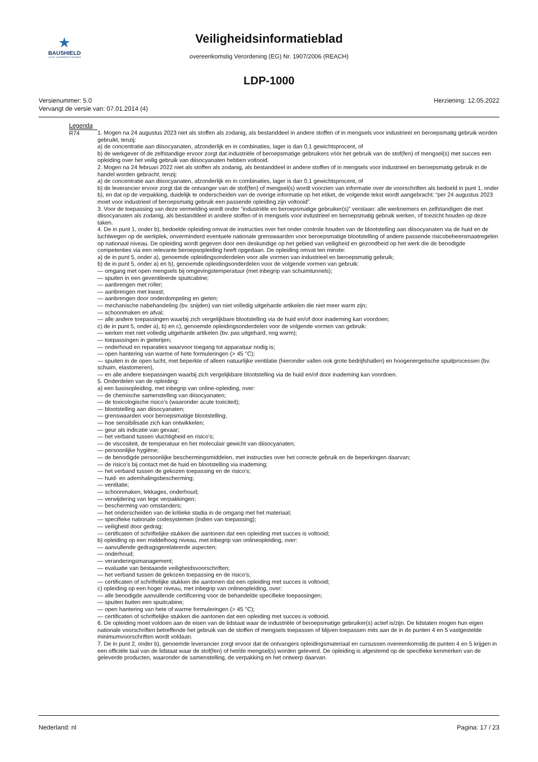★
BAUSHIELD
LUCHT- & WATERDICHT BOUWEN
Veiligheidsinformatieblad
overeenkomstig Verordening (EG) Nr. 1907/2006 (REACH)
LDP-1000
Versienummer: 5.0
Vervangt de versie van: 07.01.2014 (4)
Herziening: 12.05.2022
Legenda
| R74 | 1. Mogen na 24 augustus 2023 niet als stoffen als zodanig, als bestanddeel in andere stoffen of in mengsels voor industrieel en beroepsmatig gebruik worden gebruikt, tenzij: a) de concentratie aan diisocyanaten, afzonderlijk en in combinaties, lager is dan 0,1 gewichtsprocent, of b) de werkgever of de zelfstandige ervoor zorgt dat industriële of beroepsmatige gebruikers vóór het gebruik van de stof(fen) of mengsel(s) met succes een opleiding over het veilig gebruik van diisocyanaten hebben voltooid. 2. Mogen na 24 februari 2022 niet als stoffen als zodanig, als bestanddeel in andere stoffen of in mengsels voor industrieel en beroepsmatig gebruik in de handel worden gebracht, tenzij: a) de concentratie aan diisocyanaten, afzonderlijk en in combinaties, lager is dan 0,1 gewichtsprocent, of b) de leverancier ervoor zorgt dat de ontvanger van de stof(fen) of mengsel(s) wordt voorzien van informatie over de voorschriften als bedoeld in punt 1, onder b), en dat op de verpakking, duidelijk te onderscheiden van de overige informatie op het etiket, de volgende tekst wordt aangebracht: “per 24 augustus 2023 moet voor industrieel of beroepsmatig gebruik een passende opleiding zijn voltooid”. 3. Voor de toepassing van deze vermelding wordt onder “industriële en beroepsmatige gebruiker(s)” verstaan: alle werknemers en zelfstandigen die met diisocyanaten als zodanig, als bestanddeel in andere stoffen of in mengsels voor industrieel en beroepsmatig gebruik werken, of toezicht houden op deze taken. 4. De in punt 1, onder b), bedoelde opleiding omvat de instructies over het onder controle houden van de blootstelling aan diisocyanaten via de huid en de luchtwegen op de werkplek, onverminderd eventuele nationale grenswaarden voor beroepsmatige blootstelling of andere passende risicobeheersmaatregelen op nationaal niveau. De opleiding wordt gegeven door een deskundige op het gebied van veiligheid en gezondheid op het werk die de benodigde competenties via een relevante beroepsopleiding heeft opgedaan. De opleiding omvat ten minste: a) de in punt 5, onder a), genoemde opleidingsonderdelen voor alle vormen van industrieel en beroepsmatig gebruik; b) de in punt 5, onder a) en b), genoemde opleidingsonderdelen voor de volgende vormen van gebruik: — omgang met open mengsels bij omgevingstemperatuur (met inbegrip van schuimtunnels); — spuiten in een geventileerde spuitcabine; — aanbrengen met roller; — aanbrengen met kwast; — aanbrengen door onderdompeling en gieten; — mechanische nabehandeling (bv. snijden) van niet volledig uitgeharde artikelen die niet meer warm zijn; — schoonmaken en afval; — alle andere toepassingen waarbij zich vergelijkbare blootstelling via de huid en/of door inademing kan voordoen; c) de in punt 5, onder a), b) en c), genoemde opleidingsonderdelen voor de volgende vormen van gebruik: — werken met niet volledig uitgeharde artikelen (bv. pas uitgehard, nog warm); — toepassingen in gieterijen; — onderhoud en reparaties waarvoor toegang tot apparatuur nodig is; — open hantering van warme of hete formuleringen (> 45 °C); — spuiten in de open lucht, met beperkte of alleen natuurlijke ventilatie (hieronder vallen ook grote bedrijfshallen) en hoogenergetische spuitprocessen (bv. schuim, elastomeren), — en alle andere toepassingen waarbij zich vergelijkbare blootstelling via de huid en/of door inademing kan voordoen. 5. Onderdelen van de opleiding: a) een basisopleiding, met inbegrip van online-opleiding, over: — de chemische samenstelling van diisocyanaten; — de toxicologische risico’s (waaronder acute toxiciteit); — blootstelling aan diisocyanaten; — grenswaarden voor beroepsmatige blootstelling; — hoe sensibilisatie zich kan ontwikkelen; — geur als indicatie van gevaar; — het verband tussen vluchtigheid en risico’s; — de viscositeit, de temperatuur en het moleculair gewicht van diisocyanaten; — persoonlijke hygiëne; — de benodigde persoonlijke beschermingsmiddelen, met instructies over het correcte gebruik en de beperkingen daarvan; — de risico’s bij contact met de huid en blootstelling via inademing; — het verband tussen de gekozen toepassing en de risico’s; — huid- en ademhalingsbescherming; — ventilatie; — schoonmaken, lekkages, onderhoud; — verwijdering van lege verpakkingen; — bescherming van omstanders; — het onderscheiden van de kritieke stadia in de omgang met het materiaal; — specifieke nationale codesystemen (indien van toepassing); — veiligheid door gedrag; — certificaten of schriftelijke stukken die aantonen dat een opleiding met succes is voltooid; b) opleiding op een middelhoog niveau, met inbegrip van onlineopleiding, over: — aanvullende gedragsgerelateerde aspecten; — onderhoud; — veranderingsmanagement; — evaluatie van bestaande veiligheidsvoorschriften; — het verband tussen de gekozen toepassing en de risico’s; — certificaten of schriftelijke stukken die aantonen dat een opleiding met succes is voltooid; c) opleiding op een hoger niveau, met inbegrip van onlineopleiding, over: — alle benodigde aanvullende certificering voor de behandelde specifieke toepassingen; — spuiten buiten een spuitcabine; — open hantering van hete of warme formuleringen (> 45 °C); — certificaten of schriftelijke stukken die aantonen dat een opleiding met succes is voltooid. 6. De opleiding moet voldoen aan de eisen van de lidstaat waar de industriële of beroepsmatige gebruiker(s) actief is/zijn. De lidstaten mogen hun eigen nationale voorschriften betreffende het gebruik van de stoffen of mengsels toepassen of blijven toepassen mits aan de in de punten 4 en 5 vastgestelde minimumvoorschriften wordt voldaan. 7. De in punt 2, onder b), genoemde leverancier zorgt ervoor dat de ontvangers opleidingsmateriaal en cursussen overeenkomstig de punten 4 en 5 krijgen in een officiële taal van de lidstaat waar de stof(fen) of het/de mengsel(s) worden geleverd. De opleiding is afgestemd op de specifieke kenmerken van de geleverde producten, waaronder de samenstelling, de verpakking en het ontwerp daarvan. |
Nederland: nl Pagina: 17 / 23